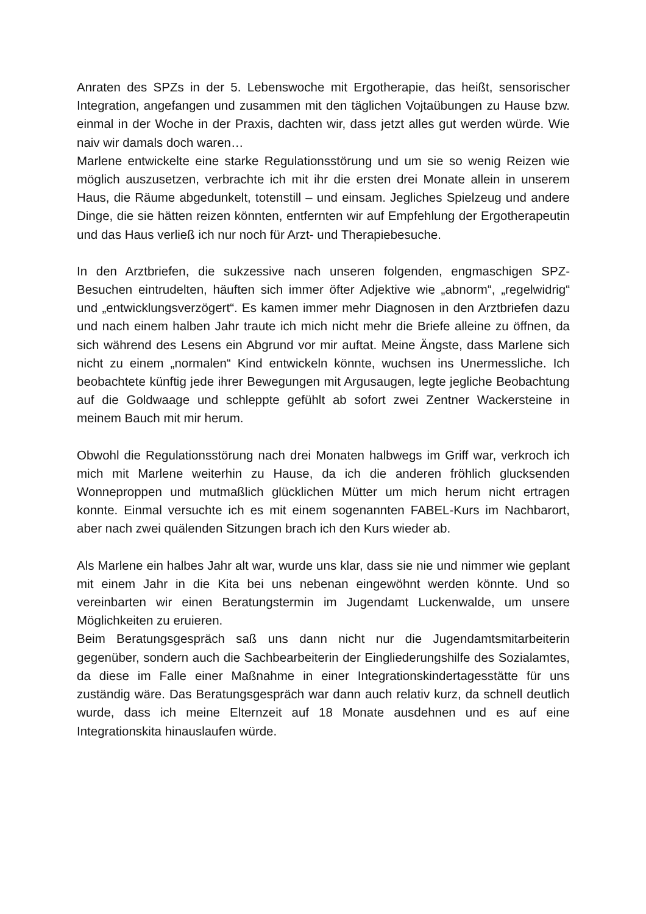Anraten des SPZs in der 5. Lebenswoche mit Ergotherapie, das heißt, sensorischer Integration, angefangen und zusammen mit den täglichen Vojtaübungen zu Hause bzw. einmal in der Woche in der Praxis, dachten wir, dass jetzt alles gut werden würde. Wie naiv wir damals doch waren…
Marlene entwickelte eine starke Regulationsstörung und um sie so wenig Reizen wie möglich auszusetzen, verbrachte ich mit ihr die ersten drei Monate allein in unserem Haus, die Räume abgedunkelt, totenstill – und einsam. Jegliches Spielzeug und andere Dinge, die sie hätten reizen könnten, entfernten wir auf Empfehlung der Ergotherapeutin und das Haus verließ ich nur noch für Arzt- und Therapiebesuche.
In den Arztbriefen, die sukzessive nach unseren folgenden, engmaschigen SPZ-Besuchen eintrudelten, häuften sich immer öfter Adjektive wie „abnorm“, „regelwidrig“ und „entwicklungsverzögert“. Es kamen immer mehr Diagnosen in den Arztbriefen dazu und nach einem halben Jahr traute ich mich nicht mehr die Briefe alleine zu öffnen, da sich während des Lesens ein Abgrund vor mir auftat. Meine Ängste, dass Marlene sich nicht zu einem „normalen“ Kind entwickeln könnte, wuchsen ins Unermessliche. Ich beobachtete künftig jede ihrer Bewegungen mit Argusaugen, legte jegliche Beobachtung auf die Goldwaage und schleppte gefühlt ab sofort zwei Zentner Wackersteine in meinem Bauch mit mir herum.
Obwohl die Regulationsstörung nach drei Monaten halbwegs im Griff war, verkroch ich mich mit Marlene weiterhin zu Hause, da ich die anderen fröhlich glucksenden Wonneproppen und mutmaßlich glücklichen Mütter um mich herum nicht ertragen konnte. Einmal versuchte ich es mit einem sogenannten FABEL-Kurs im Nachbarort, aber nach zwei quälenden Sitzungen brach ich den Kurs wieder ab.
Als Marlene ein halbes Jahr alt war, wurde uns klar, dass sie nie und nimmer wie geplant mit einem Jahr in die Kita bei uns nebenan eingewöhnt werden könnte. Und so vereinbarten wir einen Beratungstermin im Jugendamt Luckenwalde, um unsere Möglichkeiten zu eruieren.
Beim Beratungsgespräch saß uns dann nicht nur die Jugendamtsmitarbeiterin gegenüber, sondern auch die Sachbearbeiterin der Eingliederungshilfe des Sozialamtes, da diese im Falle einer Maßnahme in einer Integrationskindertagesstätte für uns zuständig wäre. Das Beratungsgespräch war dann auch relativ kurz, da schnell deutlich wurde, dass ich meine Elternzeit auf 18 Monate ausdehnen und es auf eine Integrationskita hinauslaufen würde.